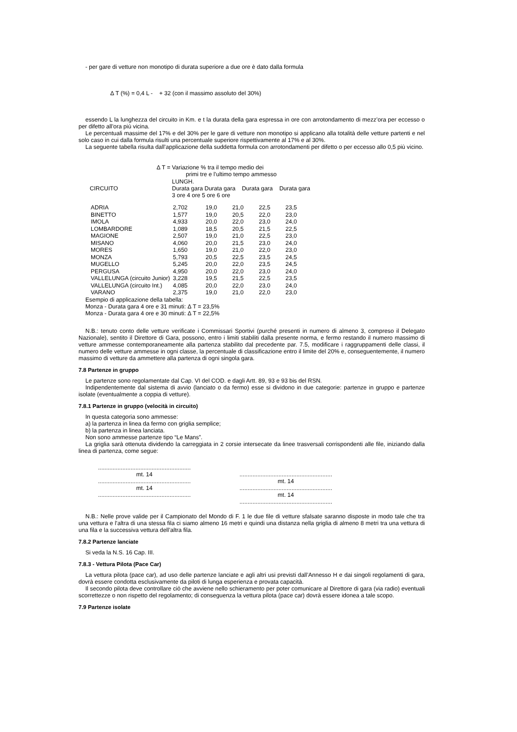- per gare di vetture non monotipo di durata superiore a due ore è dato dalla formula
Δ T (%) = 0,4 L - + 32 (con il massimo assoluto del 30%)
essendo L la lunghezza del circuito in Km. e t la durata della gara espressa in ore con arrotondamento di mezz’ora per eccesso o per difetto all’ora più vicina.
Le percentuali massime del 17% e del 30% per le gare di vetture non monotipo si applicano alla totalità delle vetture partenti e nel solo caso in cui dalla formula risulti una percentuale superiore rispettivamente al 17% e al 30%.
La seguente tabella risulta dall’applicazione della suddetta formula con arrotondamenti per difetto o per eccesso allo 0,5 più vicino.
Δ T = Variazione % tra il tempo medio dei
primi tre e l’ultimo tempo ammesso
| CIRCUITO | LUNGH. Durata gara Durata gara Durata gara Durata gara 3 ore 4 ore 5 ore 6 ore | | | | |
| --- | --- | --- | --- | --- | --- |
| ADRIA | 2,702 | 19,0 | 21,0 | 22,5 | 23,5 |
| BINETTO | 1,577 | 19,0 | 20,5 | 22,0 | 23,0 |
| IMOLA | 4,933 | 20,0 | 22,0 | 23,0 | 24,0 |
| LOMBARDORE | 1,089 | 18,5 | 20,5 | 21,5 | 22,5 |
| MAGIONE | 2,507 | 19,0 | 21,0 | 22,5 | 23,0 |
| MISANO | 4,060 | 20,0 | 21,5 | 23,0 | 24,0 |
| MORES | 1,650 | 19,0 | 21,0 | 22,0 | 23,0 |
| MONZA | 5,793 | 20,5 | 22,5 | 23,5 | 24,5 |
| MUGELLO | 5,245 | 20,0 | 22,0 | 23,5 | 24,5 |
| PERGUSA | 4,950 | 20,0 | 22,0 | 23,0 | 24,0 |
| VALLELUNGA (circuito Junior) | 3,228 | 19,5 | 21,5 | 22,5 | 23,5 |
| VALLELUNGA (circuito Int.) | 4,085 | 20,0 | 22,0 | 23,0 | 24,0 |
| VARANO | 2,375 | 19,0 | 21,0 | 22,0 | 23,0 |
Esempio di applicazione della tabella:
Monza - Durata gara 4 ore e 31 minuti: Δ T = 23,5%
Monza - Durata gara 4 ore e 30 minuti: Δ T = 22,5%
N.B.: tenuto conto delle vetture verificate i Commissari Sportivi (purché presenti in numero di almeno 3, compreso il Delegato Nazionale), sentito il Direttore di Gara, possono, entro i limiti stabiliti dalla presente norma, e fermo restando il numero massimo di vetture ammesse contemporaneamente alla partenza stabilito dal precedente par. 7.5, modificare i raggruppamenti delle classi, il numero delle vetture ammesse in ogni classe, la percentuale di classificazione entro il limite del 20% e, conseguentemente, il numero massimo di vetture da ammettere alla partenza di ogni singola gara.
7.8 Partenze in gruppo
Le partenze sono regolamentate dal Cap. VI del COD. e dagli Artt. 89, 93 e 93 bis del RSN.
Indipendentemente dal sistema di avvio (lanciato o da fermo) esse si dividono in due categorie: partenze in gruppo e partenze isolate (eventualmente a coppia di vetture).
7.8.1 Partenze in gruppo (velocità in circuito)
In questa categoria sono ammesse:
a) la partenza in linea da fermo con griglia semplice;
b) la partenza in linea lanciata.
Non sono ammesse partenze tipo “Le Mans”.
La griglia sarà ottenuta dividendo la carreggiata in 2 corsie intersecate da linee trasversali corrispondenti alle file, iniziando dalla linea di partenza, come segue:
.........................................................
mt. 14
.........................................................
mt. 14
.........................................................
.........................................................
mt. 14
.........................................................
mt. 14
.........................................................
N.B.: Nelle prove valide per il Campionato del Mondo di F. 1 le due file di vetture sfalsate saranno disposte in modo tale che tra una vettura e l’altra di una stessa fila ci siamo almeno 16 metri e quindi una distanza nella griglia di almeno 8 metri tra una vettura di una fila e la successiva vettura dell’altra fila.
7.8.2 Partenze lanciate
Si veda la N.S. 16 Cap. III.
7.8.3 - Vettura Pilota (Pace Car)
La vettura pilota (pace car), ad uso delle partenze lanciate e agli altri usi previsti dall’Annesso H e dai singoli regolamenti di gara, dovrà essere condotta esclusivamente da piloti di lunga esperienza e provata capacità.
Il secondo pilota deve controllare ciò che avviene nello schieramento per poter comunicare al Direttore di gara (via radio) eventuali scorrettezze o non rispetto del regolamento; di conseguenza la vettura pilota (pace car) dovrà essere idonea a tale scopo.
7.9 Partenze isolate